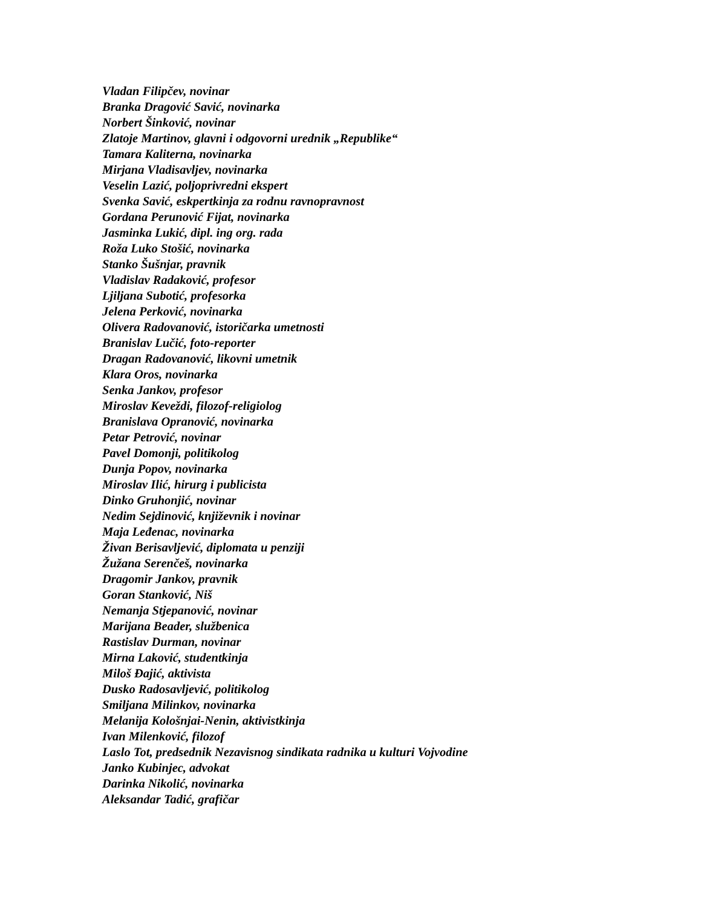Vladan Filipčev, novinar
Branka Dragović Savić, novinarka
Norbert Šinković, novinar
Zlatoje Martinov, glavni i odgovorni urednik „Republike“
Tamara Kaliterna, novinarka
Mirjana Vladisavljev, novinarka
Veselin Lazić, poljoprivredni ekspert
Svenka Savić, eskpertkinja za rodnu ravnopravnost
Gordana Perunović Fijat, novinarka
Jasminka Lukić, dipl. ing org. rada
Roža Luko Stošić, novinarka
Stanko Šušnjar, pravnik
Vladislav Radaković, profesor
Ljiljana Subotić, profesorka
Jelena Perković, novinarka
Olivera Radovanović, istoričarka umetnosti
Branislav Lučić, foto-reporter
Dragan Radovanović, likovni umetnik
Klara Oros, novinarka
Senka Jankov, profesor
Miroslav Keveždi, filozof-religiolog
Branislava Opranović, novinarka
Petar Petrović, novinar
Pavel Domonji, politikolog
Dunja Popov, novinarka
Miroslav Ilić, hirurg i publicista
Dinko Gruhonjić, novinar
Nedim Sejdinović, književnik i novinar
Maja Leđenac, novinarka
Živan Berisavljević, diplomata u penziji
Žužana Serenčeš, novinarka
Dragomir Jankov, pravnik
Goran Stanković, Niš
Nemanja Stjepanović, novinar
Marijana Beader, službenica
Rastislav Durman, novinar
Mirna Laković, studentkinja
Miloš Đajić, aktivista
Dusko Radosavljević, politikolog
Smiljana Milinkov, novinarka
Melanija Kološnjai-Nenin, aktivistkinja
Ivan Milenković, filozof
Laslo Tot, predsednik Nezavisnog sindikata radnika u kulturi Vojvodine
Janko Kubinjec, advokat
Darinka Nikolić, novinarka
Aleksandar Tadić, grafičar